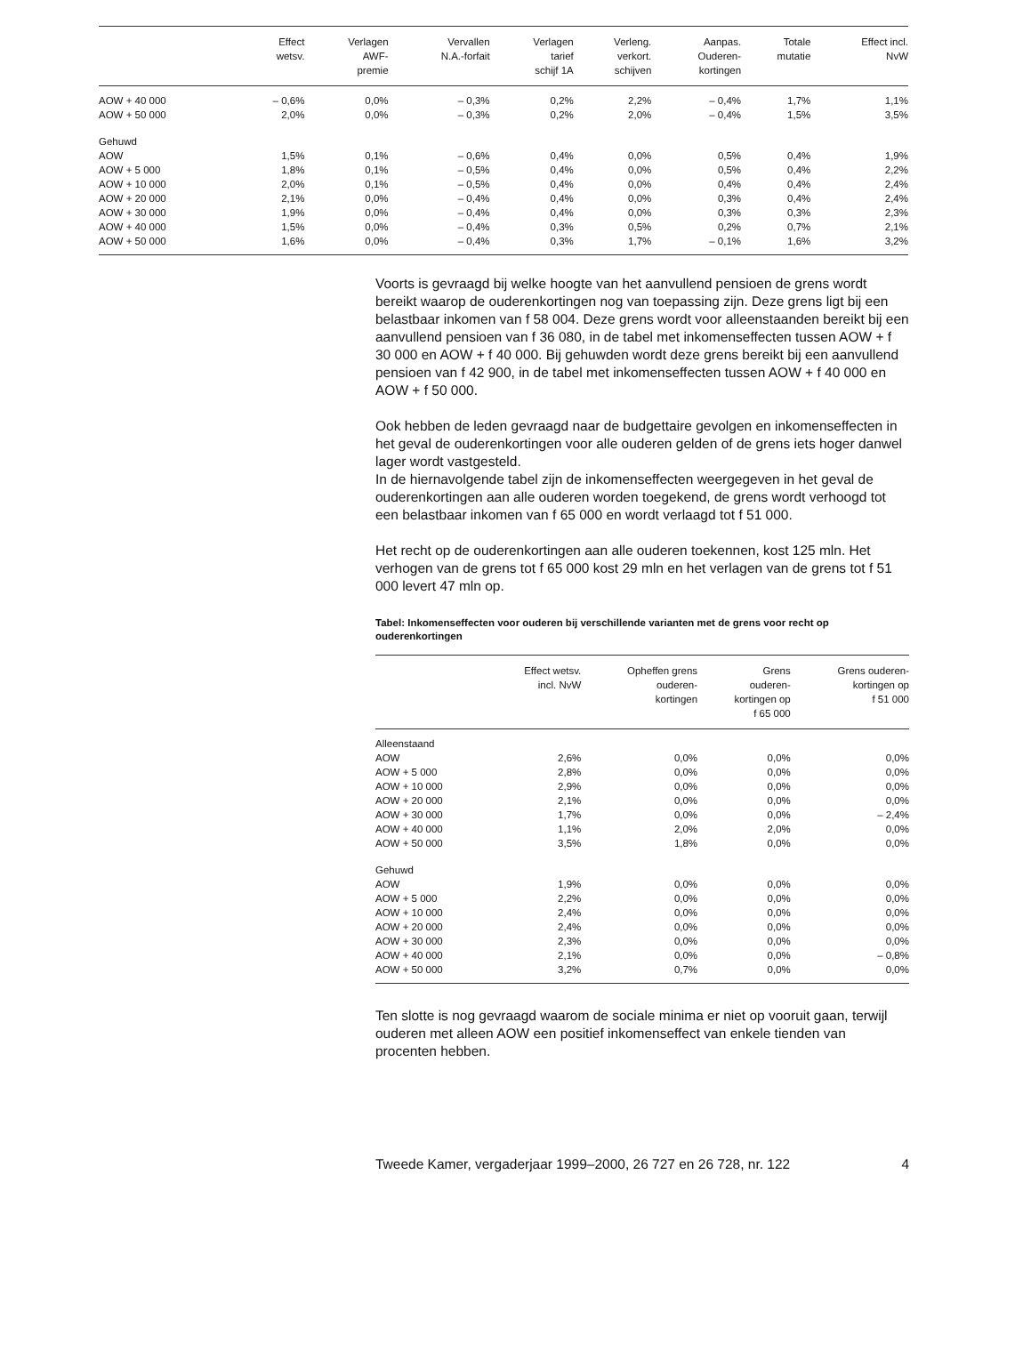| | Effect wetsv. | Verlagen AWF- premie | Vervallen N.A.-forfait | Verlagen tarief schijf 1A | Verleng. verkort. schijven | Aanpas. Ouderen- kortingen | Totale mutatie | Effect incl. NvW |
| --- | --- | --- | --- | --- | --- | --- | --- | --- |
| AOW + 40 000 | – 0,6% | 0,0% | – 0,3% | 0,2% | 2,2% | – 0,4% | 1,7% | 1,1% |
| AOW + 50 000 | 2,0% | 0,0% | – 0,3% | 0,2% | 2,0% | – 0,4% | 1,5% | 3,5% |
| Gehuwd | | | | | | | | |
| AOW | 1,5% | 0,1% | – 0,6% | 0,4% | 0,0% | 0,5% | 0,4% | 1,9% |
| AOW + 5 000 | 1,8% | 0,1% | – 0,5% | 0,4% | 0,0% | 0,5% | 0,4% | 2,2% |
| AOW + 10 000 | 2,0% | 0,1% | – 0,5% | 0,4% | 0,0% | 0,4% | 0,4% | 2,4% |
| AOW + 20 000 | 2,1% | 0,0% | – 0,4% | 0,4% | 0,0% | 0,3% | 0,4% | 2,4% |
| AOW + 30 000 | 1,9% | 0,0% | – 0,4% | 0,4% | 0,0% | 0,3% | 0,3% | 2,3% |
| AOW + 40 000 | 1,5% | 0,0% | – 0,4% | 0,3% | 0,5% | 0,2% | 0,7% | 2,1% |
| AOW + 50 000 | 1,6% | 0,0% | – 0,4% | 0,3% | 1,7% | – 0,1% | 1,6% | 3,2% |
Voorts is gevraagd bij welke hoogte van het aanvullend pensioen de grens wordt bereikt waarop de ouderenkortingen nog van toepassing zijn. Deze grens ligt bij een belastbaar inkomen van f 58 004. Deze grens wordt voor alleenstaanden bereikt bij een aanvullend pensioen van f 36 080, in de tabel met inkomenseffecten tussen AOW + f 30 000 en AOW + f 40 000. Bij gehuwden wordt deze grens bereikt bij een aanvullend pensioen van f 42 900, in de tabel met inkomenseffecten tussen AOW + f 40 000 en AOW + f 50 000.
Ook hebben de leden gevraagd naar de budgettaire gevolgen en inkomenseffecten in het geval de ouderenkortingen voor alle ouderen gelden of de grens iets hoger danwel lager wordt vastgesteld.
In de hiernavolgende tabel zijn de inkomenseffecten weergegeven in het geval de ouderenkortingen aan alle ouderen worden toegekend, de grens wordt verhoogd tot een belastbaar inkomen van f 65 000 en wordt verlaagd tot f 51 000.
Het recht op de ouderenkortingen aan alle ouderen toekennen, kost 125 mln. Het verhogen van de grens tot f 65 000 kost 29 mln en het verlagen van de grens tot f 51 000 levert 47 mln op.
Tabel: Inkomenseffecten voor ouderen bij verschillende varianten met de grens voor recht op ouderenkortingen
| | Effect wetsv. incl. NvW | Opheffen grens ouderen- kortingen | Grens ouderen- kortingen op f 65 000 | Grens ouderen- kortingen op f 51 000 |
| --- | --- | --- | --- | --- |
| Alleenstaand | | | | |
| AOW | 2,6% | 0,0% | 0,0% | 0,0% |
| AOW + 5 000 | 2,8% | 0,0% | 0,0% | 0,0% |
| AOW + 10 000 | 2,9% | 0,0% | 0,0% | 0,0% |
| AOW + 20 000 | 2,1% | 0,0% | 0,0% | 0,0% |
| AOW + 30 000 | 1,7% | 0,0% | 0,0% | – 2,4% |
| AOW + 40 000 | 1,1% | 2,0% | 2,0% | 0,0% |
| AOW + 50 000 | 3,5% | 1,8% | 0,0% | 0,0% |
| Gehuwd | | | | |
| AOW | 1,9% | 0,0% | 0,0% | 0,0% |
| AOW + 5 000 | 2,2% | 0,0% | 0,0% | 0,0% |
| AOW + 10 000 | 2,4% | 0,0% | 0,0% | 0,0% |
| AOW + 20 000 | 2,4% | 0,0% | 0,0% | 0,0% |
| AOW + 30 000 | 2,3% | 0,0% | 0,0% | 0,0% |
| AOW + 40 000 | 2,1% | 0,0% | 0,0% | – 0,8% |
| AOW + 50 000 | 3,2% | 0,7% | 0,0% | 0,0% |
Ten slotte is nog gevraagd waarom de sociale minima er niet op vooruit gaan, terwijl ouderen met alleen AOW een positief inkomenseffect van enkele tienden van procenten hebben.
Tweede Kamer, vergaderjaar 1999–2000, 26 727 en 26 728, nr. 122 4